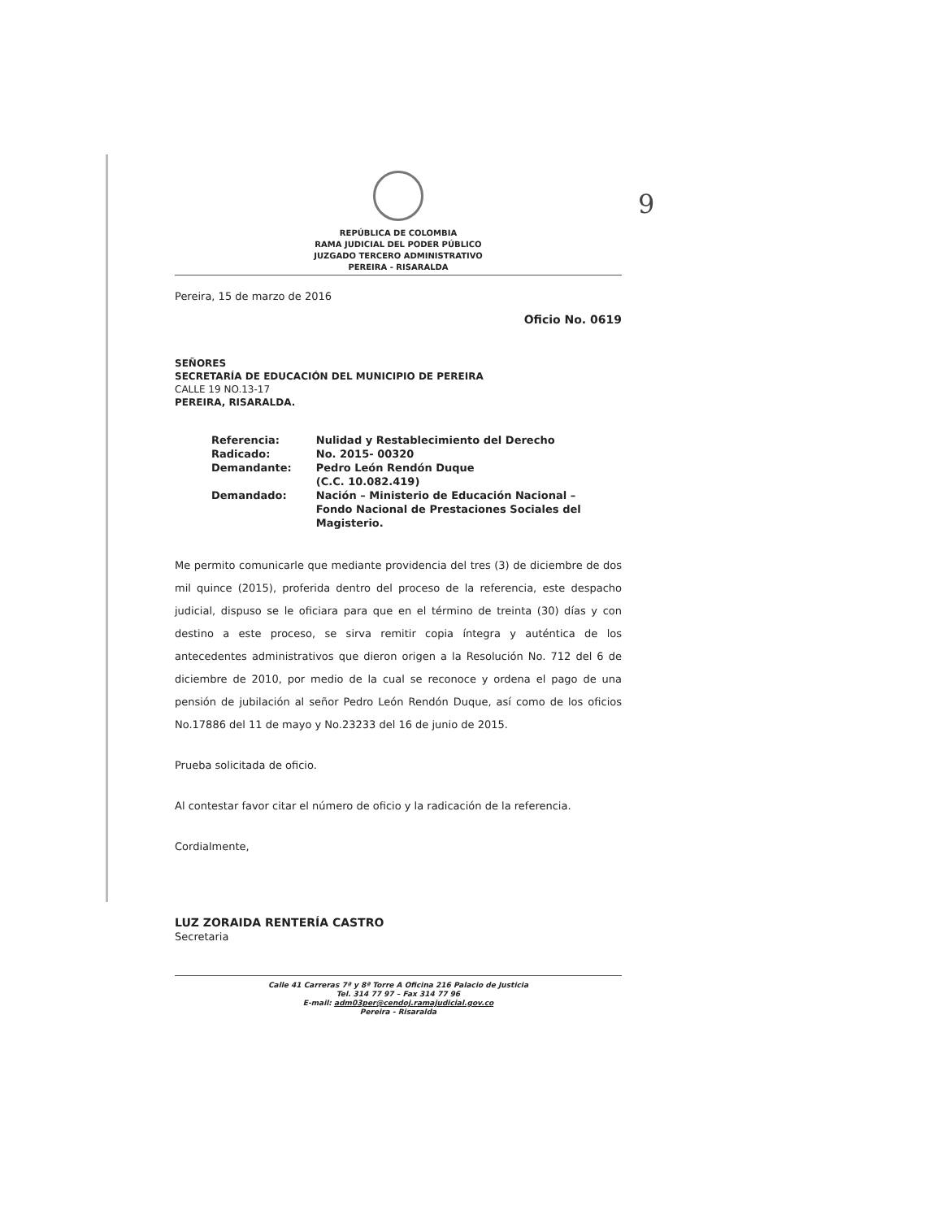9
REPÚBLICA DE COLOMBIA
RAMA JUDICIAL DEL PODER PÚBLICO
JUZGADO TERCERO ADMINISTRATIVO
PEREIRA - RISARALDA
Pereira, 15 de marzo de 2016
Oficio No. 0619
SEÑORES
SECRETARÍA DE EDUCACIÓN DEL MUNICIPIO DE PEREIRA
CALLE 19 NO.13-17
PEREIRA, RISARALDA.
| Referencia: | Nulidad y Restablecimiento del Derecho |
| Radicado: | No. 2015- 00320 |
| Demandante: | Pedro León Rendón Duque (C.C. 10.082.419) |
| Demandado: | Nación – Ministerio de Educación Nacional – Fondo Nacional de Prestaciones Sociales del Magisterio. |
Me permito comunicarle que mediante providencia del tres (3) de diciembre de dos mil quince (2015), proferida dentro del proceso de la referencia, este despacho judicial, dispuso se le oficiara para que en el término de treinta (30) días y con destino a este proceso, se sirva remitir copia íntegra y auténtica de los antecedentes administrativos que dieron origen a la Resolución No. 712 del 6 de diciembre de 2010, por medio de la cual se reconoce y ordena el pago de una pensión de jubilación al señor Pedro León Rendón Duque, así como de los oficios No.17886 del 11 de mayo y No.23233 del 16 de junio de 2015.
Prueba solicitada de oficio.
Al contestar favor citar el número de oficio y la radicación de la referencia.
Cordialmente,
LUZ ZORAIDA RENTERÍA CASTRO
Secretaria
Calle 41 Carreras 7ª y 8ª Torre A Oficina 216 Palacio de Justicia
Tel. 314 77 97 – Fax 314 77 96
E-mail: adm03per@cendoj.ramajudicial.gov.co
Pereira - Risaralda